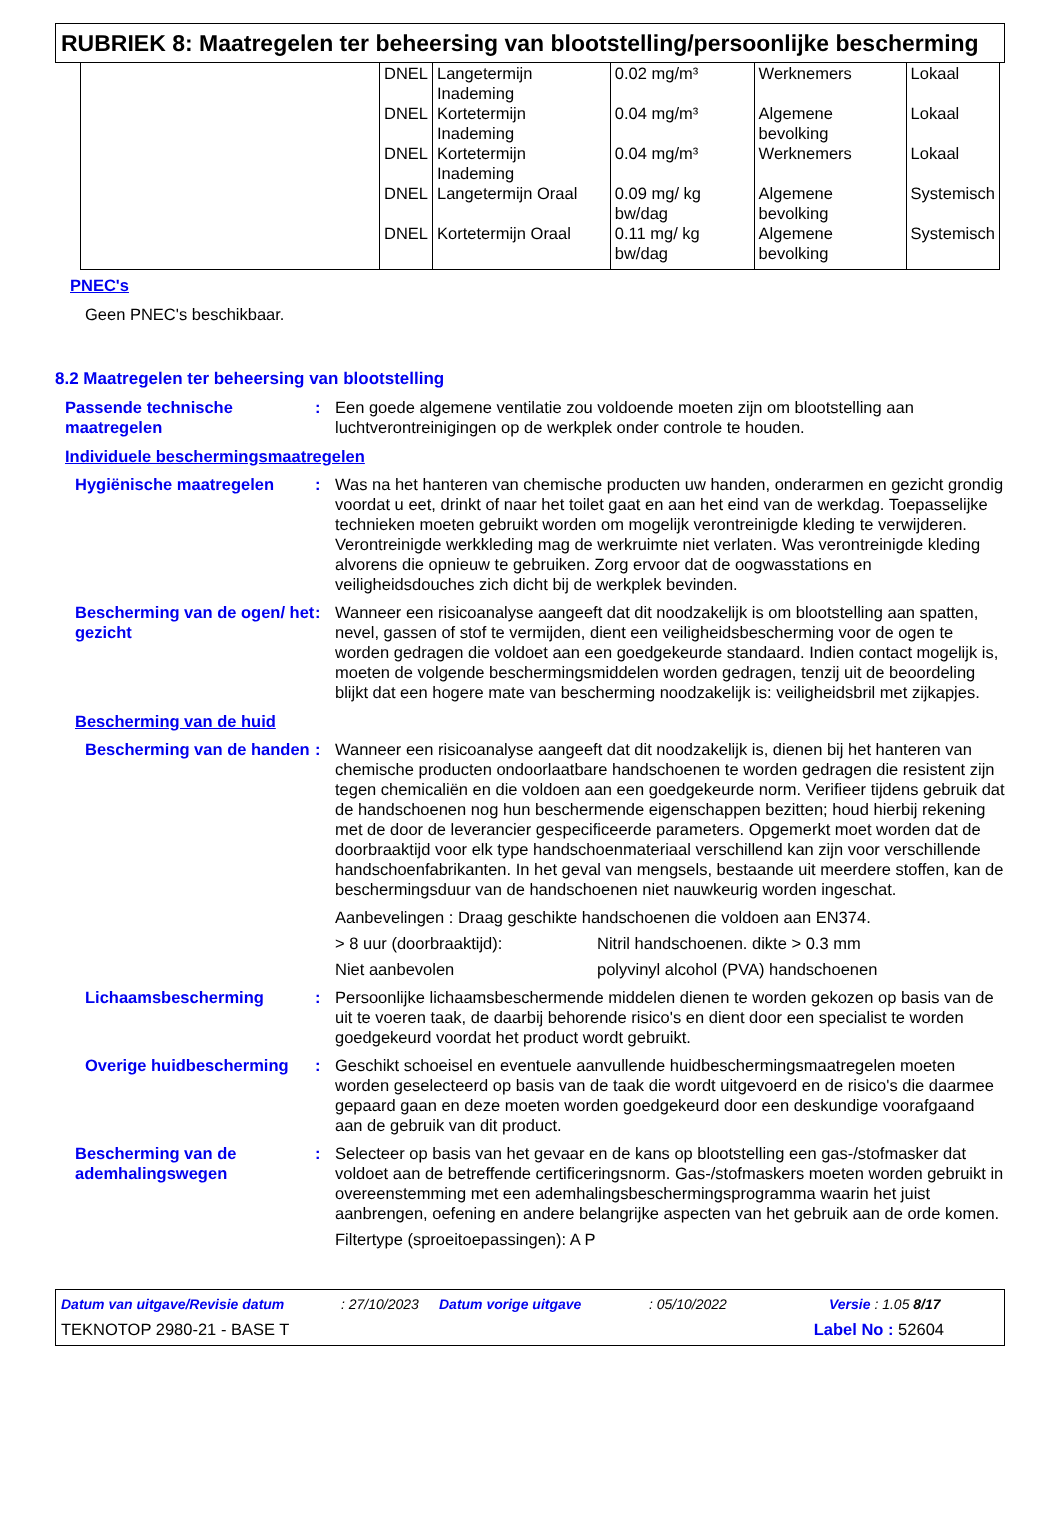RUBRIEK 8: Maatregelen ter beheersing van blootstelling/persoonlijke bescherming
| | DNEL | Langetermijn Inademing | 0.02 mg/m³ | Werknemers | Lokaal |
| | DNEL | Kortetermijn Inademing | 0.04 mg/m³ | Algemene bevolking | Lokaal |
| | DNEL | Kortetermijn Inademing | 0.04 mg/m³ | Werknemers | Lokaal |
| | DNEL | Langetermijn Oraal | 0.09 mg/ kg bw/dag | Algemene bevolking | Systemisch |
| | DNEL | Kortetermijn Oraal | 0.11 mg/ kg bw/dag | Algemene bevolking | Systemisch |
PNEC's
Geen PNEC's beschikbaar.
8.2 Maatregelen ter beheersing van blootstelling
Passende technische maatregelen
: Een goede algemene ventilatie zou voldoende moeten zijn om blootstelling aan luchtverontreinigingen op de werkplek onder controle te houden.
Individuele beschermingsmaatregelen
Hygiënische maatregelen : Was na het hanteren van chemische producten uw handen, onderarmen en gezicht grondig voordat u eet, drinkt of naar het toilet gaat en aan het eind van de werkdag. Toepasselijke technieken moeten gebruikt worden om mogelijk verontreinigde kleding te verwijderen. Verontreinigde werkkleding mag de werkruimte niet verlaten. Was verontreinigde kleding alvorens die opnieuw te gebruiken. Zorg ervoor dat de oogwasstations en veiligheidsdouches zich dicht bij de werkplek bevinden.
Bescherming van de ogen/ het gezicht
: Wanneer een risicoanalyse aangeeft dat dit noodzakelijk is om blootstelling aan spatten, nevel, gassen of stof te vermijden, dient een veiligheidsbescherming voor de ogen te worden gedragen die voldoet aan een goedgekeurde standaard. Indien contact mogelijk is, moeten de volgende beschermingsmiddelen worden gedragen, tenzij uit de beoordeling blijkt dat een hogere mate van bescherming noodzakelijk is: veiligheidsbril met zijkapjes.
Bescherming van de huid
Bescherming van de handen
: Wanneer een risicoanalyse aangeeft dat dit noodzakelijk is, dienen bij het hanteren van chemische producten ondoorlaatbare handschoenen te worden gedragen die resistent zijn tegen chemicaliën en die voldoen aan een goedgekeurde norm. Verifieer tijdens gebruik dat de handschoenen nog hun beschermende eigenschappen bezitten; houd hierbij rekening met de door de leverancier gespecificeerde parameters. Opgemerkt moet worden dat de doorbraaktijd voor elk type handschoenmateriaal verschillend kan zijn voor verschillende handschoenfabrikanten. In het geval van mengsels, bestaande uit meerdere stoffen, kan de beschermingsduur van de handschoenen niet nauwkeurig worden ingeschat.
Aanbevelingen : Draag geschikte handschoenen die voldoen aan EN374.
> 8 uur (doorbraaktijd): Nitril handschoenen. dikte > 0.3 mm
Niet aanbevolen polyvinyl alcohol (PVA) handschoenen
Lichaamsbescherming : Persoonlijke lichaamsbeschermende middelen dienen te worden gekozen op basis van de uit te voeren taak, de daarbij behorende risico's en dient door een specialist te worden goedgekeurd voordat het product wordt gebruikt.
Overige huidbescherming : Geschikt schoeisel en eventuele aanvullende huidbeschermingsmaatregelen moeten worden geselecteerd op basis van de taak die wordt uitgevoerd en de risico's die daarmee gepaard gaan en deze moeten worden goedgekeurd door een deskundige voorafgaand aan de gebruik van dit product.
Bescherming van de ademhalingswegen
: Selecteer op basis van het gevaar en de kans op blootstelling een gas-/stofmasker dat voldoet aan de betreffende certificeringsnorm. Gas-/stofmaskers moeten worden gebruikt in overeenstemming met een ademhalingsbeschermingsprogramma waarin het juist aanbrengen, oefening en andere belangrijke aspecten van het gebruik aan de orde komen.
Filtertype (sproeitoepassingen): A P
Datum van uitgave/Revisie datum: 27/10/2023 Datum vorige uitgave: 05/10/2022 Versie : 1.05 8/17
TEKNOTOP 2980-21 - BASE T Label No : 52604